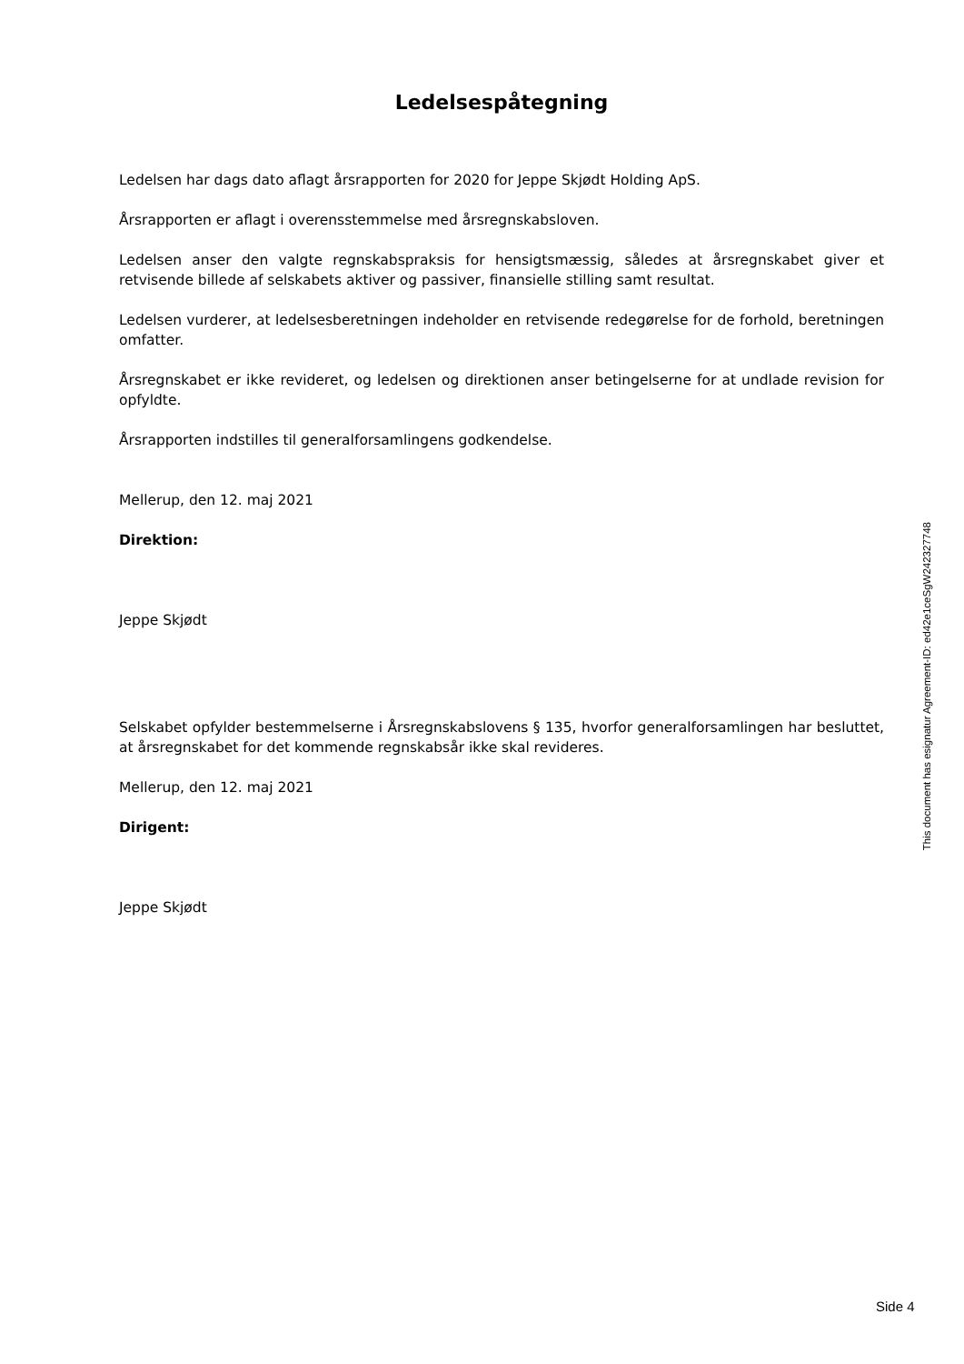Ledelsespåtegning
Ledelsen har dags dato aflagt årsrapporten for 2020 for Jeppe Skjødt Holding ApS.
Årsrapporten er aflagt i overensstemmelse med årsregnskabsloven.
Ledelsen anser den valgte regnskabspraksis for hensigtsmæssig, således at årsregnskabet giver et retvisende billede af selskabets aktiver og passiver, finansielle stilling samt resultat.
Ledelsen vurderer, at ledelsesberetningen indeholder en retvisende redegørelse for de forhold, beretningen omfatter.
Årsregnskabet er ikke revideret, og ledelsen og direktionen anser betingelserne for at undlade revision for opfyldte.
Årsrapporten indstilles til generalforsamlingens godkendelse.
Mellerup, den 12. maj 2021
Direktion:
Jeppe Skjødt
Selskabet opfylder bestemmelserne i Årsregnskabslovens § 135, hvorfor generalforsamlingen har besluttet, at årsregnskabet for det kommende regnskabsår ikke skal revideres.
Mellerup, den 12. maj 2021
Dirigent:
Jeppe Skjødt
This document has esignatur Agreement-ID: ed42e1ceSgW242327748
Side 4